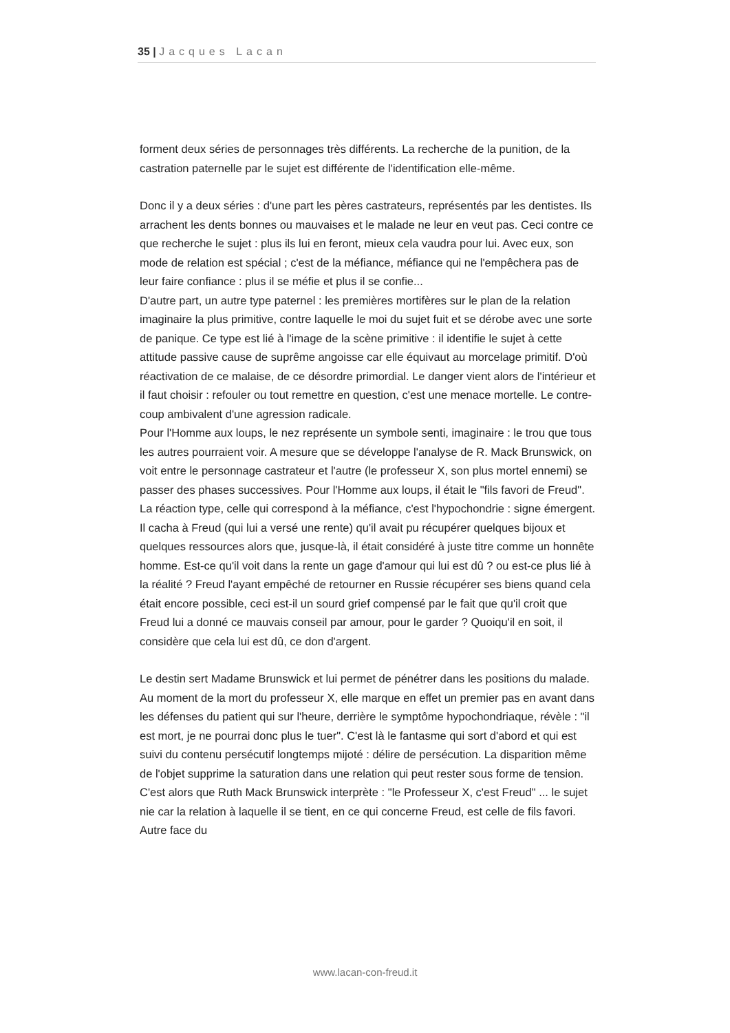35 | Jacques Lacan
forment deux séries de personnages très différents. La recherche de la punition, de la castration paternelle par le sujet est différente de l'identification elle-même.
Donc il y a deux séries : d'une part les pères castrateurs, représentés par les dentistes. Ils arrachent les dents bonnes ou mauvaises et le malade ne leur en veut pas. Ceci contre ce que recherche le sujet : plus ils lui en feront, mieux cela vaudra pour lui. Avec eux, son mode de relation est spécial ; c'est de la méfiance, méfiance qui ne l'empêchera pas de leur faire confiance : plus il se méfie et plus il se confie...
D'autre part, un autre type paternel : les premières mortifères sur le plan de la relation imaginaire la plus primitive, contre laquelle le moi du sujet fuit et se dérobe avec une sorte de panique. Ce type est lié à l'image de la scène primitive : il identifie le sujet à cette attitude passive cause de suprême angoisse car elle équivaut au morcelage primitif. D'où réactivation de ce malaise, de ce désordre primordial. Le danger vient alors de l'intérieur et il faut choisir : refouler ou tout remettre en question, c'est une menace mortelle. Le contre-coup ambivalent d'une agression radicale.
Pour l'Homme aux loups, le nez représente un symbole senti, imaginaire : le trou que tous les autres pourraient voir. A mesure que se développe l'analyse de R. Mack Brunswick, on voit entre le personnage castrateur et l'autre (le professeur X, son plus mortel ennemi) se passer des phases successives. Pour l'Homme aux loups, il était le "fils favori de Freud". La réaction type, celle qui correspond à la méfiance, c'est l'hypochondrie : signe émergent. Il cacha à Freud (qui lui a versé une rente) qu'il avait pu récupérer quelques bijoux et quelques ressources alors que, jusque-là, il était considéré à juste titre comme un honnête homme. Est-ce qu'il voit dans la rente un gage d'amour qui lui est dû ? ou est-ce plus lié à la réalité ? Freud l'ayant empêché de retourner en Russie récupérer ses biens quand cela était encore possible, ceci est-il un sourd grief compensé par le fait que qu'il croit que Freud lui a donné ce mauvais conseil par amour, pour le garder ? Quoiqu'il en soit, il considère que cela lui est dû, ce don d'argent.
Le destin sert Madame Brunswick et lui permet de pénétrer dans les positions du malade. Au moment de la mort du professeur X, elle marque en effet un premier pas en avant dans les défenses du patient qui sur l'heure, derrière le symptôme hypochondriaque, révèle : "il est mort, je ne pourrai donc plus le tuer". C'est là le fantasme qui sort d'abord et qui est suivi du contenu persécutif longtemps mijoté : délire de persécution. La disparition même de l'objet supprime la saturation dans une relation qui peut rester sous forme de tension. C'est alors que Ruth Mack Brunswick interprète : "le Professeur X, c'est Freud" ... le sujet nie car la relation à laquelle il se tient, en ce qui concerne Freud, est celle de fils favori. Autre face du
www.lacan-con-freud.it